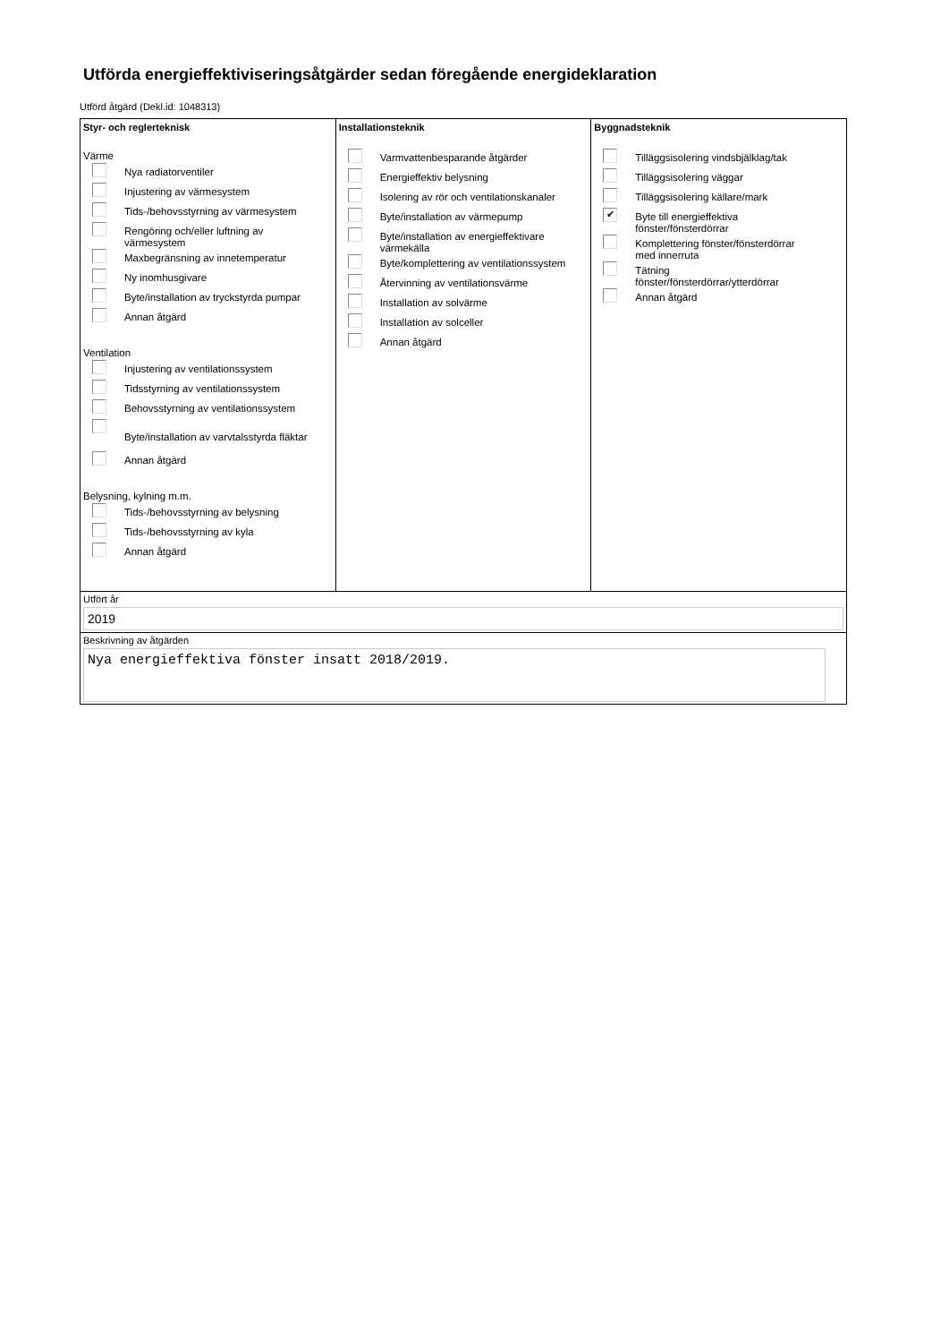Utförda energieffektiviseringsåtgärder sedan föregående energideklaration
Utförd åtgärd (Dekl.id: 1048313)
Styr- och reglerteknisk
Värme
Nya radiatorventiler
Injustering av värmesystem
Tids-/behovsstyrning av värmesystem
Rengöring och/eller luftning av
värmesystem
Maxbegränsning av innetemperatur
Ny inomhusgivare
Byte/installation av tryckstyrda pumpar
Annan åtgärd
Ventilation
Injustering av ventilationssystem
Tidsstyrning av ventilationssystem
Behovsstyrning av ventilationssystem
Byte/installation av varvtalsstyrda fläktar
Annan åtgärd
Belysning, kylning m.m.
Tids-/behovsstyrning av belysning
Tids-/behovsstyrning av kyla
Annan åtgärd
Installationsteknik
Varmvattenbesparande åtgärder
Energieffektiv belysning
Isolering av rör och ventilationskanaler
Byte/installation av värmepump
Byte/installation av energieffektivare
värmekälla
Byte/komplettering av ventilationssystem
Återvinning av ventilationsvärme
Installation av solvärme
Installation av solceller
Annan åtgärd
Byggnadsteknik
Tilläggsisolering vindsbjälklag/tak
Tilläggsisolering väggar
Tilläggsisolering källare/mark
✔
Byte till energieffektiva
fönster/fönsterdörrar
Komplettering fönster/fönsterdörrar
med innerruta
Tätning
fönster/fönsterdörrar/ytterdörrar
Annan åtgärd
Utfört år
2019
Beskrivning av åtgärden
Nya energieffektiva fönster insatt 2018/2019.